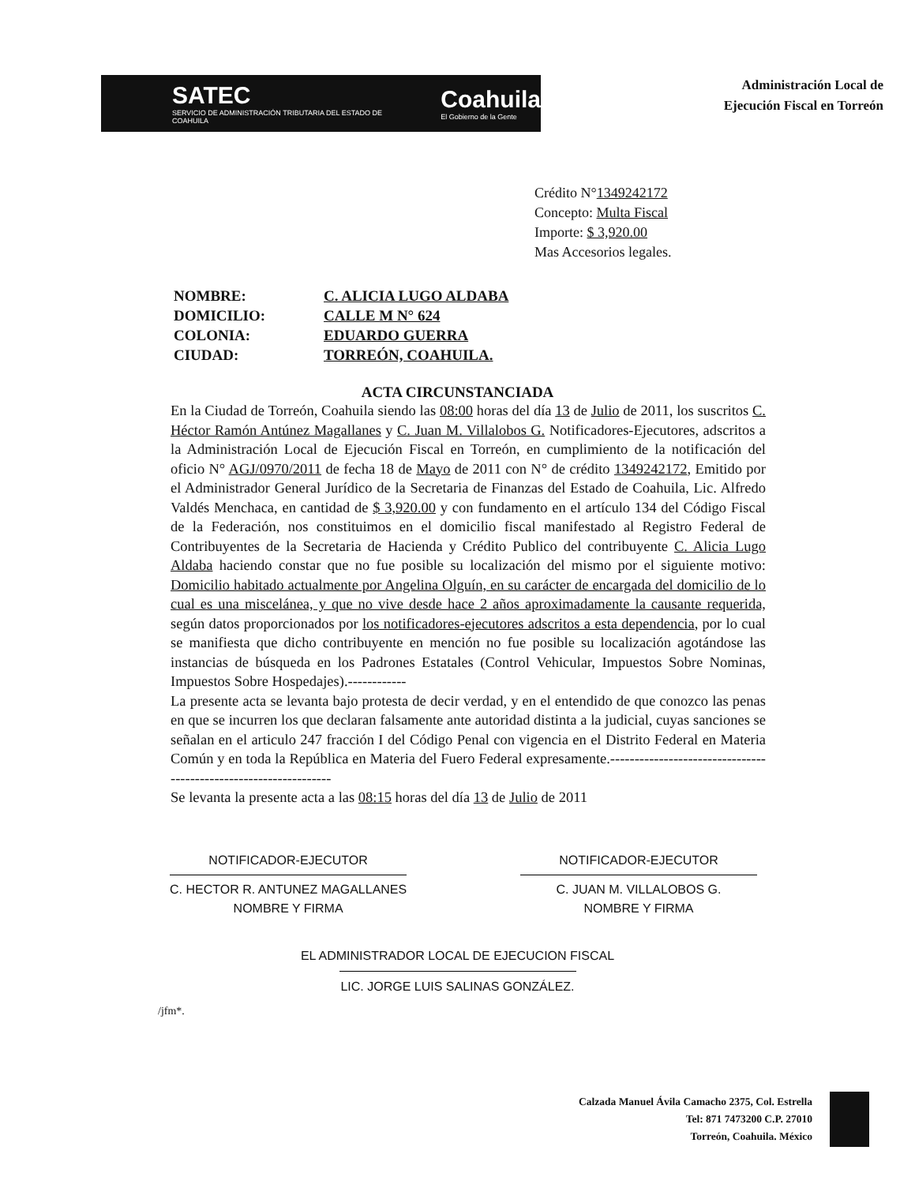SATEC
SERVICIO DE ADMINISTRACIÓN TRIBUTARIA DEL ESTADO DE COAHUILA
Coahuila
El Gobierno de la Gente
Administración Local de
Ejecución Fiscal en Torreón
Crédito N°1349242172
Concepto: Multa Fiscal
Importe: $ 3,920.00
Mas Accesorios legales.
NOMBRE: C. ALICIA LUGO ALDABA
DOMICILIO: CALLE M N° 624
COLONIA: EDUARDO GUERRA
CIUDAD: TORREÓN, COAHUILA.
ACTA CIRCUNSTANCIADA
En la Ciudad de Torreón, Coahuila siendo las 08:00 horas del día 13 de Julio de 2011, los suscritos C. Héctor Ramón Antúnez Magallanes y C. Juan M. Villalobos G. Notificadores-Ejecutores, adscritos a la Administración Local de Ejecución Fiscal en Torreón, en cumplimiento de la notificación del oficio N° AGJ/0970/2011 de fecha 18 de Mayo de 2011 con N° de crédito 1349242172, Emitido por el Administrador General Jurídico de la Secretaria de Finanzas del Estado de Coahuila, Lic. Alfredo Valdés Menchaca, en cantidad de $ 3,920.00 y con fundamento en el artículo 134 del Código Fiscal de la Federación, nos constituimos en el domicilio fiscal manifestado al Registro Federal de Contribuyentes de la Secretaria de Hacienda y Crédito Publico del contribuyente C. Alicia Lugo Aldaba haciendo constar que no fue posible su localización del mismo por el siguiente motivo: Domicilio habitado actualmente por Angelina Olguín, en su carácter de encargada del domicilio de lo cual es una miscelánea, y que no vive desde hace 2 años aproximadamente la causante requerida, según datos proporcionados por los notificadores-ejecutores adscritos a esta dependencia, por lo cual se manifiesta que dicho contribuyente en mención no fue posible su localización agotándose las instancias de búsqueda en los Padrones Estatales (Control Vehicular, Impuestos Sobre Nominas, Impuestos Sobre Hospedajes).------------
La presente acta se levanta bajo protesta de decir verdad, y en el entendido de que conozco las penas en que se incurren los que declaran falsamente ante autoridad distinta a la judicial, cuyas sanciones se señalan en el articulo 247 fracción I del Código Penal con vigencia en el Distrito Federal en Materia Común y en toda la República en Materia del Fuero Federal expresamente.-----------------------------------------------------------------
Se levanta la presente acta a las 08:15 horas del día 13 de Julio de 2011
NOTIFICADOR-EJECUTOR
C. HECTOR R. ANTUNEZ MAGALLANES
NOMBRE Y FIRMA
NOTIFICADOR-EJECUTOR
C. JUAN M. VILLALOBOS G.
NOMBRE Y FIRMA
EL ADMINISTRADOR LOCAL DE EJECUCION FISCAL
LIC. JORGE LUIS SALINAS GONZÁLEZ.
/jfm*.
Calzada Manuel Ávila Camacho 2375, Col. Estrella
Tel: 871 7473200 C.P. 27010
Torreón, Coahuila. México